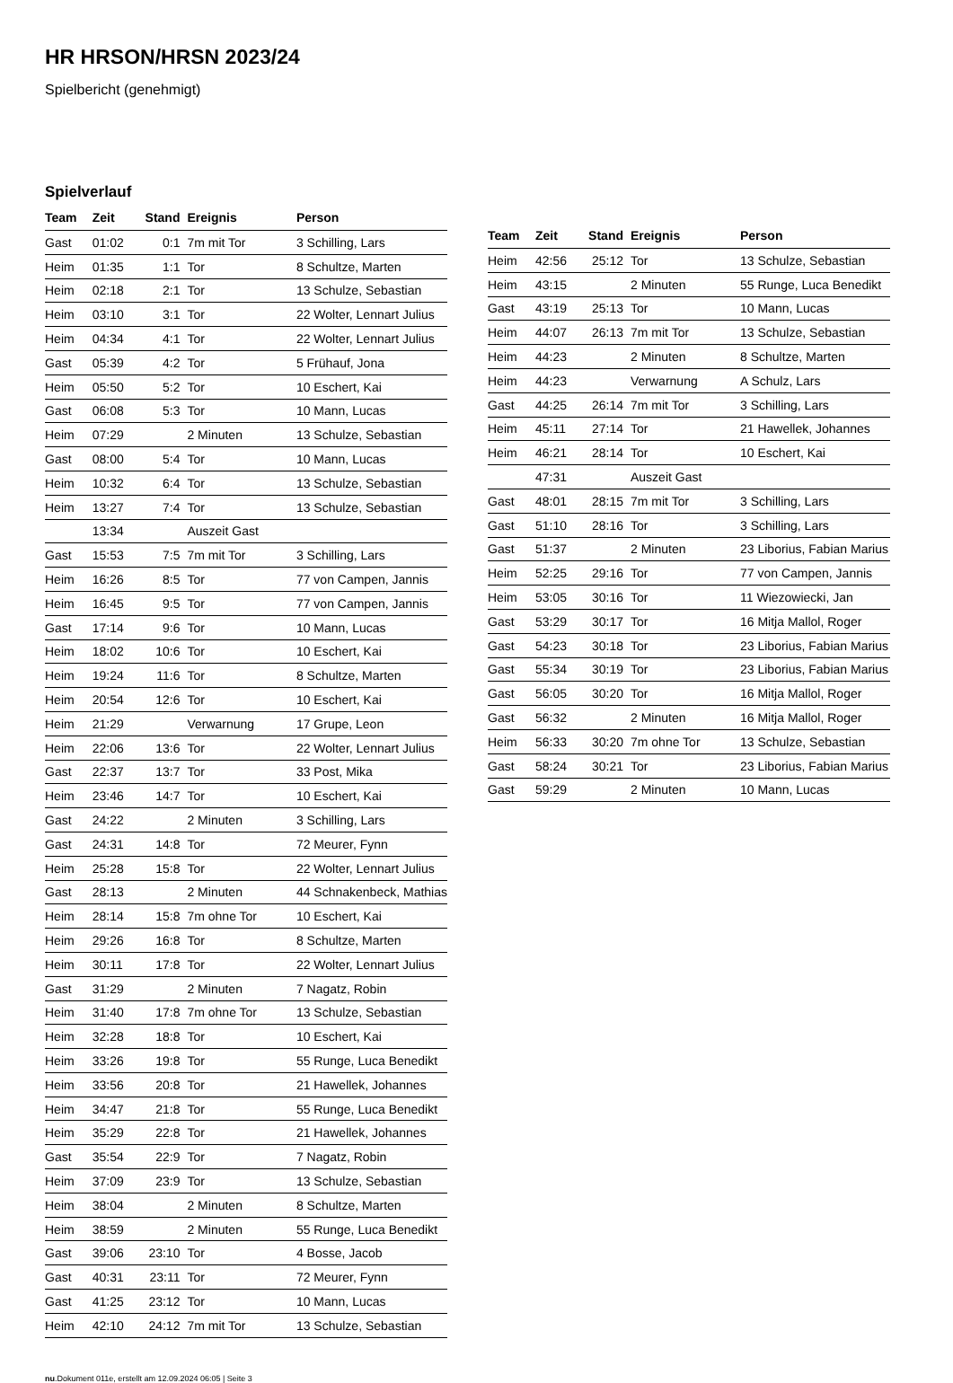HR HRSON/HRSN 2023/24
Spielbericht (genehmigt)
Spielverlauf
| Team | Zeit | Stand | Ereignis | Person |
| --- | --- | --- | --- | --- |
| Gast | 01:02 | 0:1 | 7m mit Tor | 3 Schilling, Lars |
| Heim | 01:35 | 1:1 | Tor | 8 Schultze, Marten |
| Heim | 02:18 | 2:1 | Tor | 13 Schulze, Sebastian |
| Heim | 03:10 | 3:1 | Tor | 22 Wolter, Lennart Julius |
| Heim | 04:34 | 4:1 | Tor | 22 Wolter, Lennart Julius |
| Gast | 05:39 | 4:2 | Tor | 5 Frühauf, Jona |
| Heim | 05:50 | 5:2 | Tor | 10 Eschert, Kai |
| Gast | 06:08 | 5:3 | Tor | 10 Mann, Lucas |
| Heim | 07:29 | | 2 Minuten | 13 Schulze, Sebastian |
| Gast | 08:00 | 5:4 | Tor | 10 Mann, Lucas |
| Heim | 10:32 | 6:4 | Tor | 13 Schulze, Sebastian |
| Heim | 13:27 | 7:4 | Tor | 13 Schulze, Sebastian |
| | 13:34 | | Auszeit Gast | |
| Gast | 15:53 | 7:5 | 7m mit Tor | 3 Schilling, Lars |
| Heim | 16:26 | 8:5 | Tor | 77 von Campen, Jannis |
| Heim | 16:45 | 9:5 | Tor | 77 von Campen, Jannis |
| Gast | 17:14 | 9:6 | Tor | 10 Mann, Lucas |
| Heim | 18:02 | 10:6 | Tor | 10 Eschert, Kai |
| Heim | 19:24 | 11:6 | Tor | 8 Schultze, Marten |
| Heim | 20:54 | 12:6 | Tor | 10 Eschert, Kai |
| Heim | 21:29 | | Verwarnung | 17 Grupe, Leon |
| Heim | 22:06 | 13:6 | Tor | 22 Wolter, Lennart Julius |
| Gast | 22:37 | 13:7 | Tor | 33 Post, Mika |
| Heim | 23:46 | 14:7 | Tor | 10 Eschert, Kai |
| Gast | 24:22 | | 2 Minuten | 3 Schilling, Lars |
| Gast | 24:31 | 14:8 | Tor | 72 Meurer, Fynn |
| Heim | 25:28 | 15:8 | Tor | 22 Wolter, Lennart Julius |
| Gast | 28:13 | | 2 Minuten | 44 Schnakenbeck, Mathias |
| Heim | 28:14 | 15:8 | 7m ohne Tor | 10 Eschert, Kai |
| Heim | 29:26 | 16:8 | Tor | 8 Schultze, Marten |
| Heim | 30:11 | 17:8 | Tor | 22 Wolter, Lennart Julius |
| Gast | 31:29 | | 2 Minuten | 7 Nagatz, Robin |
| Heim | 31:40 | 17:8 | 7m ohne Tor | 13 Schulze, Sebastian |
| Heim | 32:28 | 18:8 | Tor | 10 Eschert, Kai |
| Heim | 33:26 | 19:8 | Tor | 55 Runge, Luca Benedikt |
| Heim | 33:56 | 20:8 | Tor | 21 Hawellek, Johannes |
| Heim | 34:47 | 21:8 | Tor | 55 Runge, Luca Benedikt |
| Heim | 35:29 | 22:8 | Tor | 21 Hawellek, Johannes |
| Gast | 35:54 | 22:9 | Tor | 7 Nagatz, Robin |
| Heim | 37:09 | 23:9 | Tor | 13 Schulze, Sebastian |
| Heim | 38:04 | | 2 Minuten | 8 Schultze, Marten |
| Heim | 38:59 | | 2 Minuten | 55 Runge, Luca Benedikt |
| Gast | 39:06 | 23:10 | Tor | 4 Bosse, Jacob |
| Gast | 40:31 | 23:11 | Tor | 72 Meurer, Fynn |
| Gast | 41:25 | 23:12 | Tor | 10 Mann, Lucas |
| Heim | 42:10 | 24:12 | 7m mit Tor | 13 Schulze, Sebastian |
| Team | Zeit | Stand | Ereignis | Person |
| --- | --- | --- | --- | --- |
| Heim | 42:56 | 25:12 | Tor | 13 Schulze, Sebastian |
| Heim | 43:15 | | 2 Minuten | 55 Runge, Luca Benedikt |
| Gast | 43:19 | 25:13 | Tor | 10 Mann, Lucas |
| Heim | 44:07 | 26:13 | 7m mit Tor | 13 Schulze, Sebastian |
| Heim | 44:23 | | 2 Minuten | 8 Schultze, Marten |
| Heim | 44:23 | | Verwarnung | A Schulz, Lars |
| Gast | 44:25 | 26:14 | 7m mit Tor | 3 Schilling, Lars |
| Heim | 45:11 | 27:14 | Tor | 21 Hawellek, Johannes |
| Heim | 46:21 | 28:14 | Tor | 10 Eschert, Kai |
| | 47:31 | | Auszeit Gast | |
| Gast | 48:01 | 28:15 | 7m mit Tor | 3 Schilling, Lars |
| Gast | 51:10 | 28:16 | Tor | 3 Schilling, Lars |
| Gast | 51:37 | | 2 Minuten | 23 Liborius, Fabian Marius |
| Heim | 52:25 | 29:16 | Tor | 77 von Campen, Jannis |
| Heim | 53:05 | 30:16 | Tor | 11 Wiezowiecki, Jan |
| Gast | 53:29 | 30:17 | Tor | 16 Mitja Mallol, Roger |
| Gast | 54:23 | 30:18 | Tor | 23 Liborius, Fabian Marius |
| Gast | 55:34 | 30:19 | Tor | 23 Liborius, Fabian Marius |
| Gast | 56:05 | 30:20 | Tor | 16 Mitja Mallol, Roger |
| Gast | 56:32 | | 2 Minuten | 16 Mitja Mallol, Roger |
| Heim | 56:33 | 30:20 | 7m ohne Tor | 13 Schulze, Sebastian |
| Gast | 58:24 | 30:21 | Tor | 23 Liborius, Fabian Marius |
| Gast | 59:29 | | 2 Minuten | 10 Mann, Lucas |
nu.Dokument 011e, erstellt am 12.09.2024 06:05 | Seite 3